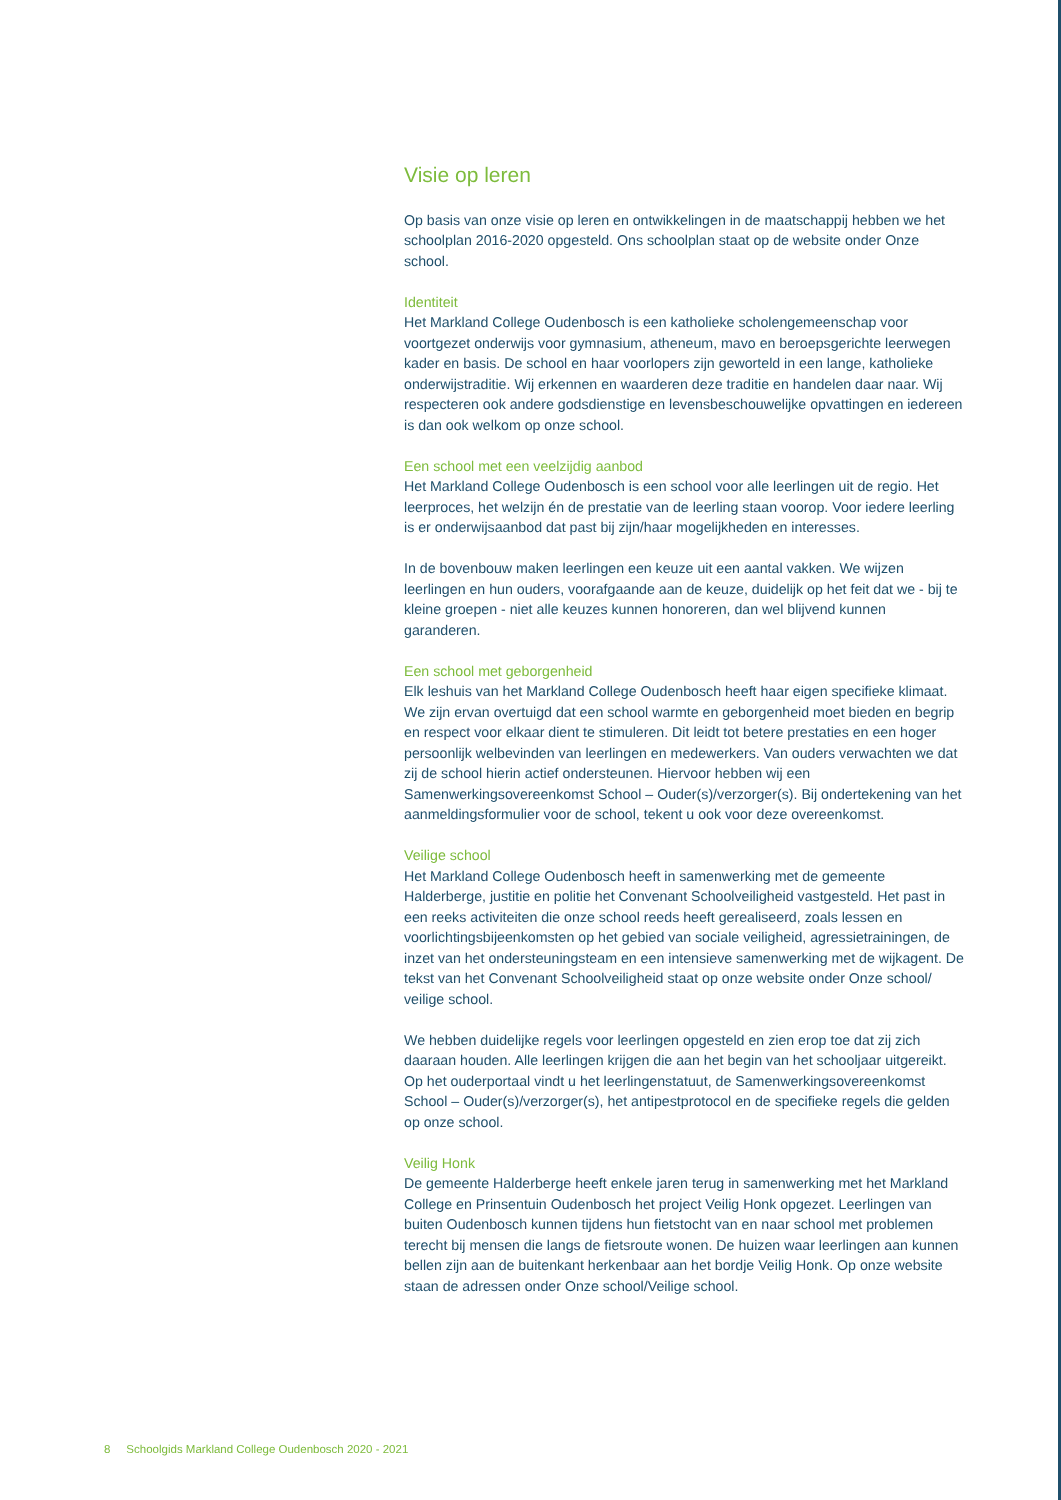Visie op leren
Op basis van onze visie op leren en ontwikkelingen in de maatschappij hebben we het schoolplan 2016-2020 opgesteld. Ons schoolplan staat op de website onder Onze school.
Identiteit
Het Markland College Oudenbosch is een katholieke scholengemeenschap voor voortgezet onderwijs voor gymnasium, atheneum, mavo en beroepsgerichte leerwegen kader en basis. De school en haar voorlopers zijn geworteld in een lange, katholieke onderwijstraditie. Wij erkennen en waarderen deze traditie en handelen daar naar. Wij respecteren ook andere godsdienstige en levensbeschouwelijke opvattingen en iedereen is dan ook welkom op onze school.
Een school met een veelzijdig aanbod
Het Markland College Oudenbosch is een school voor alle leerlingen uit de regio. Het leerproces, het welzijn én de prestatie van de leerling staan voorop. Voor iedere leerling is er onderwijsaanbod dat past bij zijn/haar mogelijkheden en interesses.
In de bovenbouw maken leerlingen een keuze uit een aantal vakken. We wijzen leerlingen en hun ouders, voorafgaande aan de keuze, duidelijk op het feit dat we - bij te kleine groepen - niet alle keuzes kunnen honoreren, dan wel blijvend kunnen garanderen.
Een school met geborgenheid
Elk leshuis van het Markland College Oudenbosch heeft haar eigen specifieke klimaat. We zijn ervan overtuigd dat een school warmte en geborgenheid moet bieden en begrip en respect voor elkaar dient te stimuleren. Dit leidt tot betere prestaties en een hoger persoonlijk welbevinden van leerlingen en medewerkers. Van ouders verwachten we dat zij de school hierin actief ondersteunen. Hiervoor hebben wij een Samenwerkingsovereenkomst School – Ouder(s)/verzorger(s). Bij ondertekening van het aanmeldingsformulier voor de school, tekent u ook voor deze overeenkomst.
Veilige school
Het Markland College Oudenbosch heeft in samenwerking met de gemeente Halderberge, justitie en politie het Convenant Schoolveiligheid vastgesteld. Het past in een reeks activiteiten die onze school reeds heeft gerealiseerd, zoals lessen en voorlichtingsbijeenkomsten op het gebied van sociale veiligheid, agressietrainingen, de inzet van het ondersteuningsteam en een intensieve samenwerking met de wijkagent. De tekst van het Convenant Schoolveiligheid staat op onze website onder Onze school/ veilige school.
We hebben duidelijke regels voor leerlingen opgesteld en zien erop toe dat zij zich daaraan houden. Alle leerlingen krijgen die aan het begin van het schooljaar uitgereikt. Op het ouderportaal vindt u het leerlingenstatuut, de Samenwerkingsovereenkomst School – Ouder(s)/verzorger(s), het antipestprotocol en de specifieke regels die gelden op onze school.
Veilig Honk
De gemeente Halderberge heeft enkele jaren terug in samenwerking met het Markland College en Prinsentuin Oudenbosch het project Veilig Honk opgezet. Leerlingen van buiten Oudenbosch kunnen tijdens hun fietstocht van en naar school met problemen terecht bij mensen die langs de fietsroute wonen. De huizen waar leerlingen aan kunnen bellen zijn aan de buitenkant herkenbaar aan het bordje Veilig Honk. Op onze website staan de adressen onder Onze school/Veilige school.
8 Schoolgids Markland College Oudenbosch 2020 - 2021